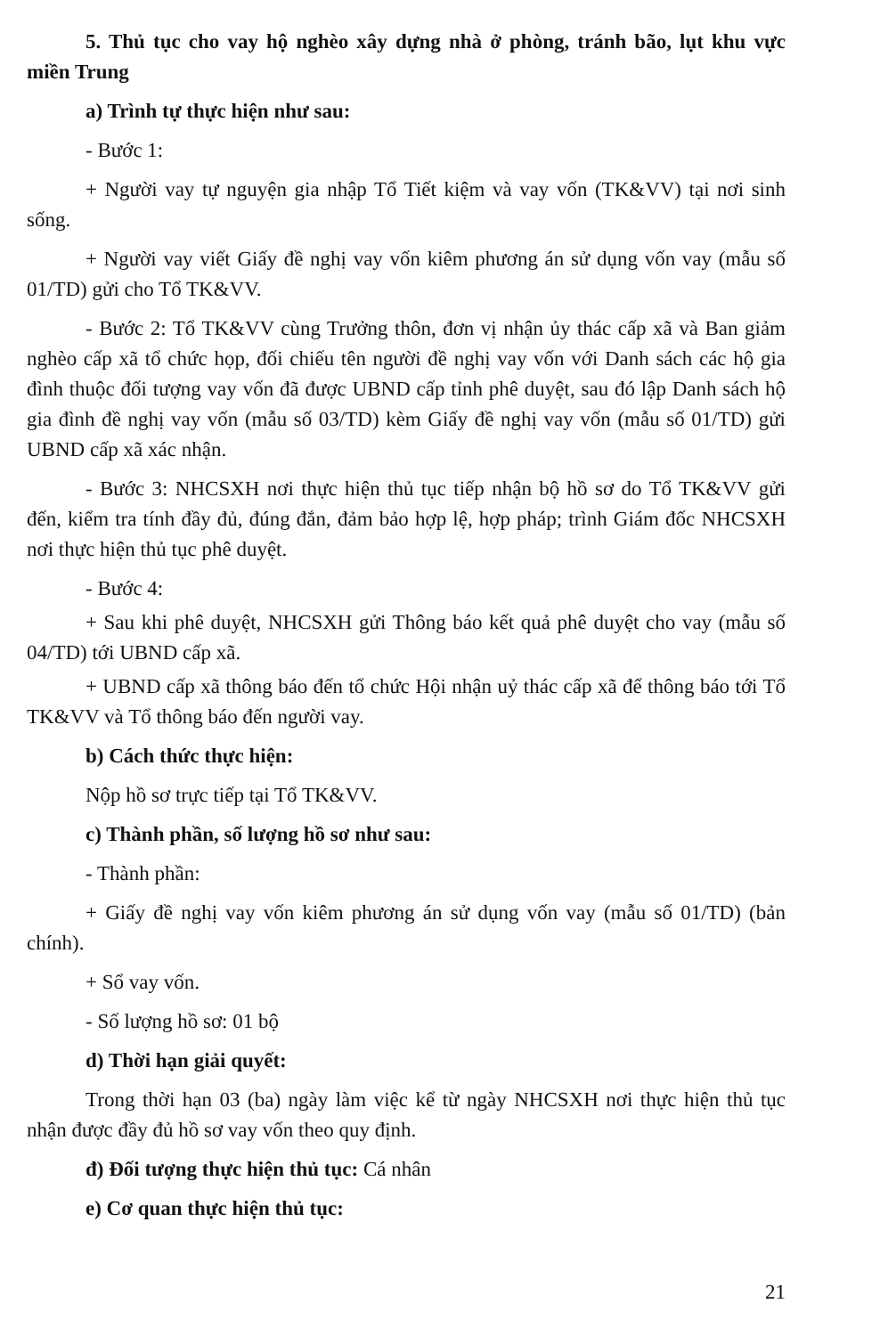5. Thủ tục cho vay hộ nghèo xây dựng nhà ở phòng, tránh bão, lụt khu vực miền Trung
a) Trình tự thực hiện như sau:
- Bước 1:
+ Người vay tự nguyện gia nhập Tổ Tiết kiệm và vay vốn (TK&VV) tại nơi sinh sống.
+ Người vay viết Giấy đề nghị vay vốn kiêm phương án sử dụng vốn vay (mẫu số 01/TD) gửi cho Tổ TK&VV.
- Bước 2: Tổ TK&VV cùng Trưởng thôn, đơn vị nhận ủy thác cấp xã và Ban giảm nghèo cấp xã tổ chức họp, đối chiếu tên người đề nghị vay vốn với Danh sách các hộ gia đình thuộc đối tượng vay vốn đã được UBND cấp tỉnh phê duyệt, sau đó lập Danh sách hộ gia đình đề nghị vay vốn (mẫu số 03/TD) kèm Giấy đề nghị vay vốn (mẫu số 01/TD) gửi UBND cấp xã xác nhận.
- Bước 3: NHCSXH nơi thực hiện thủ tục tiếp nhận bộ hồ sơ do Tổ TK&VV gửi đến, kiểm tra tính đầy đủ, đúng đắn, đảm bảo hợp lệ, hợp pháp; trình Giám đốc NHCSXH nơi thực hiện thủ tục phê duyệt.
- Bước 4:
+ Sau khi phê duyệt, NHCSXH gửi Thông báo kết quả phê duyệt cho vay (mẫu số 04/TD) tới UBND cấp xã.
+ UBND cấp xã thông báo đến tổ chức Hội nhận uỷ thác cấp xã để thông báo tới Tổ TK&VV và Tổ thông báo đến người vay.
b) Cách thức thực hiện:
Nộp hồ sơ trực tiếp tại Tổ TK&VV.
c) Thành phần, số lượng hồ sơ như sau:
- Thành phần:
+ Giấy đề nghị vay vốn kiêm phương án sử dụng vốn vay (mẫu số 01/TD) (bản chính).
+ Sổ vay vốn.
- Số lượng hồ sơ: 01 bộ
d) Thời hạn giải quyết:
Trong thời hạn 03 (ba) ngày làm việc kể từ ngày NHCSXH nơi thực hiện thủ tục nhận được đầy đủ hồ sơ vay vốn theo quy định.
đ) Đối tượng thực hiện thủ tục: Cá nhân
e) Cơ quan thực hiện thủ tục:
21